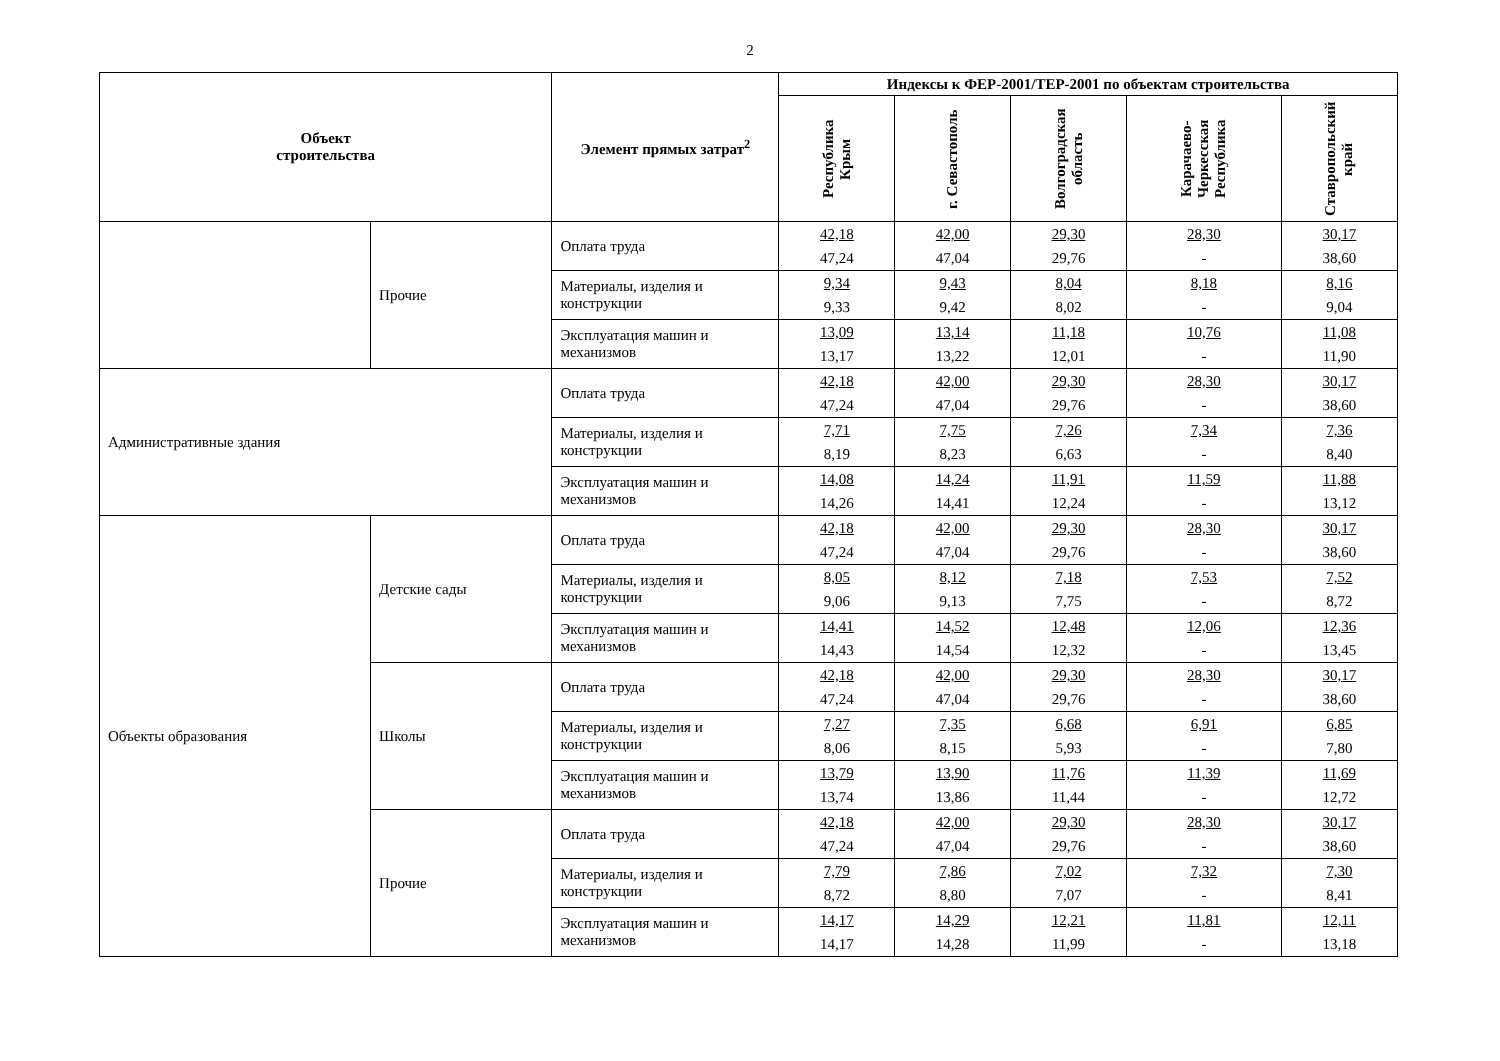2
| Объект строительства | | Элемент прямых затрат<sup>2</sup> | Индексы к ФЕР-2001/ТЕР-2001 по объектам строительства | | | | |
| --- | --- | --- | --- | --- | --- | --- | --- |
| | | | Республика Крым | г. Севастополь | Волгоградская область | Карачаево-Черкесская Республика | Ставропольский край |
| | Прочие | Оплата труда | 42,18 47,24 | 42,00 47,04 | 29,30 29,76 | 28,30 - | 30,17 38,60 |
| | | Материалы, изделия и конструкции | 9,34 9,33 | 9,43 9,42 | 8,04 8,02 | 8,18 - | 8,16 9,04 |
| | | Эксплуатация машин и механизмов | 13,09 13,17 | 13,14 13,22 | 11,18 12,01 | 10,76 - | 11,08 11,90 |
| Административные здания | | Оплата труда | 42,18 47,24 | 42,00 47,04 | 29,30 29,76 | 28,30 - | 30,17 38,60 |
| | | Материалы, изделия и конструкции | 7,71 8,19 | 7,75 8,23 | 7,26 6,63 | 7,34 - | 7,36 8,40 |
| | | Эксплуатация машин и механизмов | 14,08 14,26 | 14,24 14,41 | 11,91 12,24 | 11,59 - | 11,88 13,12 |
| Объекты образования | Детские сады | Оплата труда | 42,18 47,24 | 42,00 47,04 | 29,30 29,76 | 28,30 - | 30,17 38,60 |
| | | Материалы, изделия и конструкции | 8,05 9,06 | 8,12 9,13 | 7,18 7,75 | 7,53 - | 7,52 8,72 |
| | | Эксплуатация машин и механизмов | 14,41 14,43 | 14,52 14,54 | 12,48 12,32 | 12,06 - | 12,36 13,45 |
| | Школы | Оплата труда | 42,18 47,24 | 42,00 47,04 | 29,30 29,76 | 28,30 - | 30,17 38,60 |
| | | Материалы, изделия и конструкции | 7,27 8,06 | 7,35 8,15 | 6,68 5,93 | 6,91 - | 6,85 7,80 |
| | | Эксплуатация машин и механизмов | 13,79 13,74 | 13,90 13,86 | 11,76 11,44 | 11,39 - | 11,69 12,72 |
| | Прочие | Оплата труда | 42,18 47,24 | 42,00 47,04 | 29,30 29,76 | 28,30 - | 30,17 38,60 |
| | | Материалы, изделия и конструкции | 7,79 8,72 | 7,86 8,80 | 7,02 7,07 | 7,32 - | 7,30 8,41 |
| | | Эксплуатация машин и механизмов | 14,17 14,17 | 14,29 14,28 | 12,21 11,99 | 11,81 - | 12,11 13,18 |